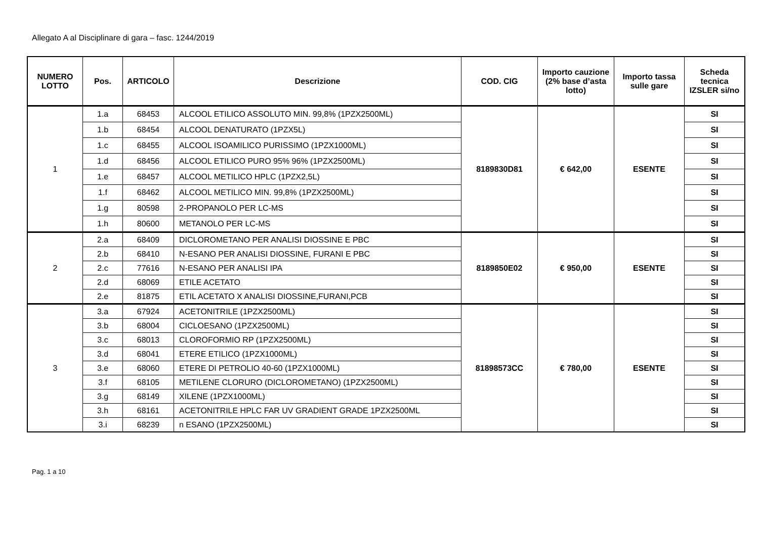Allegato A al Disciplinare di gara – fasc. 1244/2019
| NUMERO LOTTO | Pos. | ARTICOLO | Descrizione | COD. CIG | Importo cauzione (2% base d’asta lotto) | Importo tassa sulle gare | Scheda tecnica IZSLER si/no |
| --- | --- | --- | --- | --- | --- | --- | --- |
| 1 | 1.a | 68453 | ALCOOL ETILICO ASSOLUTO MIN. 99,8% (1PZX2500ML) | 8189830D81 | € 642,00 | ESENTE | SI |
| | 1.b | 68454 | ALCOOL DENATURATO (1PZX5L) | | | | SI |
| | 1.c | 68455 | ALCOOL ISOAMILICO PURISSIMO (1PZX1000ML) | | | | SI |
| | 1.d | 68456 | ALCOOL ETILICO PURO 95% 96% (1PZX2500ML) | | | | SI |
| | 1.e | 68457 | ALCOOL METILICO HPLC (1PZX2,5L) | | | | SI |
| | 1.f | 68462 | ALCOOL METILICO MIN. 99,8% (1PZX2500ML) | | | | SI |
| | 1.g | 80598 | 2-PROPANOLO PER LC-MS | | | | SI |
| | 1.h | 80600 | METANOLO PER LC-MS | | | | SI |
| 2 | 2.a | 68409 | DICLOROMETANO PER ANALISI DIOSSINE E PBC | 8189850E02 | € 950,00 | ESENTE | SI |
| | 2.b | 68410 | N-ESANO PER ANALISI DIOSSINE, FURANI E PBC | | | | SI |
| | 2.c | 77616 | N-ESANO PER ANALISI IPA | | | | SI |
| | 2.d | 68069 | ETILE ACETATO | | | | SI |
| | 2.e | 81875 | ETIL ACETATO X ANALISI DIOSSINE,FURANI,PCB | | | | SI |
| 3 | 3.a | 67924 | ACETONITRILE (1PZX2500ML) | 81898573CC | € 780,00 | ESENTE | SI |
| | 3.b | 68004 | CICLOESANO (1PZX2500ML) | | | | SI |
| | 3.c | 68013 | CLOROFORMIO RP (1PZX2500ML) | | | | SI |
| | 3.d | 68041 | ETERE ETILICO (1PZX1000ML) | | | | SI |
| | 3.e | 68060 | ETERE DI PETROLIO 40-60 (1PZX1000ML) | | | | SI |
| | 3.f | 68105 | METILENE CLORURO (DICLOROMETANO) (1PZX2500ML) | | | | SI |
| | 3.g | 68149 | XILENE (1PZX1000ML) | | | | SI |
| | 3.h | 68161 | ACETONITRILE HPLC FAR UV GRADIENT GRADE 1PZX2500ML | | | | SI |
| | 3.i | 68239 | n ESANO (1PZX2500ML) | | | | SI |
Pag. 1 a 10